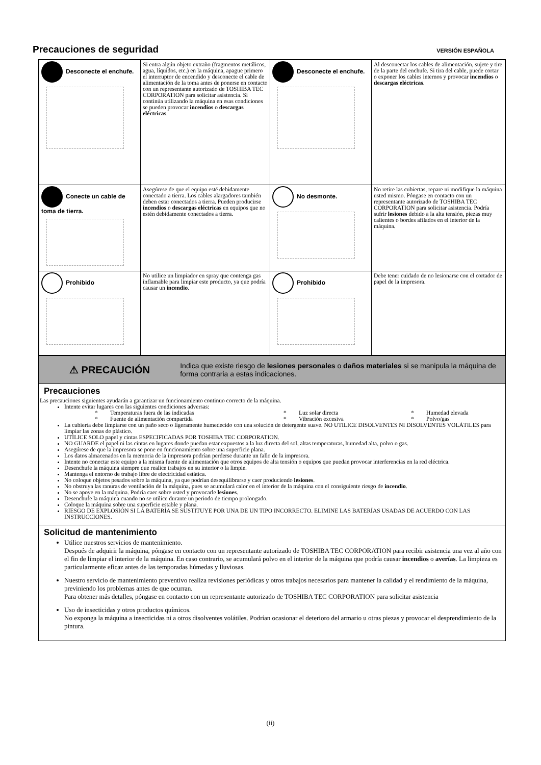Precauciones de seguridad
VERSIÓN ESPAÑOLA
| Desconecte el enchufe. | Si entra algún objeto extraño (fragmentos metálicos, agua, líquidos, etc.) en la máquina, apague primero el interruptor de encendido y desconecte el cable de alimentación de la toma antes de ponerse en contacto con un representante autorizado de TOSHIBA TEC CORPORATION para solicitar asistencia. Si continúa utilizando la máquina en esas condiciones se pueden provocar incendios o descargas eléctricas . | Desconecte el enchufe. | Al desconectar los cables de alimentación, sujete y tire de la parte del enchufe. Si tira del cable, puede cortar o exponer los cables internos y provocar incendios o descargas eléctricas . |
| Conecte un cable de toma de tierra. | Asegúrese de que el equipo esté debidamente conectado a tierra. Los cables alargadores también deben estar conectados a tierra. Pueden producirse incendios o descargas eléctricas en equipos que no estén debidamente conectados a tierra. | No desmonte. | No retire las cubiertas, repare ni modifique la máquina usted mismo. Póngase en contacto con un representante autorizado de TOSHIBA TEC CORPORATION para solicitar asistencia. Podría sufrir lesiones debido a la alta tensión, piezas muy calientes o bordes afilados en el interior de la máquina. |
| Prohibido | No utilice un limpiador en spray que contenga gas inflamable para limpiar este producto, ya que podría causar un incendio . | Prohibido | Debe tener cuidado de no lesionarse con el cortador de papel de la impresora. |
⚠ PRECAUCIÓN
Indica que existe riesgo de lesiones personales o daños materiales si se manipula la máquina de forma contraria a estas indicaciones.
Precauciones
Las precauciones siguientes ayudarán a garantizar un funcionamiento continuo correcto de la máquina.
Intente evitar lugares con las siguientes condiciones adversas:
* Temperaturas fuera de las indicadas * Luz solar directa * Humedad elevada * Fuente de alimentación compartida * Vibración excesiva * Polvo/gas
La cubierta debe limpiarse con un paño seco o ligeramente humedecido con una solución de detergente suave. NO UTILICE DISOLVENTES NI DISOLVENTES VOLÁTILES para limpiar las zonas de plástico.
UTILICE SOLO papel y cintas ESPECIFICADAS POR TOSHIBA TEC CORPORATION.
NO GUARDE el papel ni las cintas en lugares donde puedan estar expuestos a la luz directa del sol, altas temperaturas, humedad alta, polvo o gas.
Asegúrese de que la impresora se pone en funcionamiento sobre una superficie plana.
Los datos almacenados en la memoria de la impresora podrían perderse durante un fallo de la impresora.
Intente no conectar este equipo a la misma fuente de alimentación que otros equipos de alta tensión o equipos que puedan provocar interferencias en la red eléctrica.
Desenchufe la máquina siempre que realice trabajos en su interior o la limpie.
Mantenga el entorno de trabajo libre de electricidad estática.
No coloque objetos pesados sobre la máquina, ya que podrían desequilibrarse y caer produciendo lesiones.
No obstruya las ranuras de ventilación de la máquina, pues se acumulará calor en el interior de la máquina con el consiguiente riesgo de incendio.
No se apoye en la máquina. Podría caer sobre usted y provocarle lesiones.
Desenchufe la máquina cuando no se utilice durante un periodo de tiempo prolongado.
Coloque la máquina sobre una superficie estable y plana.
RIESGO DE EXPLOSIÓN SI LA BATERÍA SE SUSTITUYE POR UNA DE UN TIPO INCORRECTO. ELIMINE LAS BATERÍAS USADAS DE ACUERDO CON LAS INSTRUCCIONES.
Solicitud de mantenimiento
Utilice nuestros servicios de mantenimiento.
Después de adquirir la máquina, póngase en contacto con un representante autorizado de TOSHIBA TEC CORPORATION para recibir asistencia una vez al año con el fin de limpiar el interior de la máquina. En caso contrario, se acumulará polvo en el interior de la máquina que podría causar incendios o averías. La limpieza es particularmente eficaz antes de las temporadas húmedas y lluviosas.
Nuestro servicio de mantenimiento preventivo realiza revisiones periódicas y otros trabajos necesarios para mantener la calidad y el rendimiento de la máquina, previniendo los problemas antes de que ocurran.
Para obtener más detalles, póngase en contacto con un representante autorizado de TOSHIBA TEC CORPORATION para solicitar asistencia
Uso de insecticidas y otros productos químicos.
No exponga la máquina a insecticidas ni a otros disolventes volátiles. Podrían ocasionar el deterioro del armario u otras piezas y provocar el desprendimiento de la pintura.
(ii)